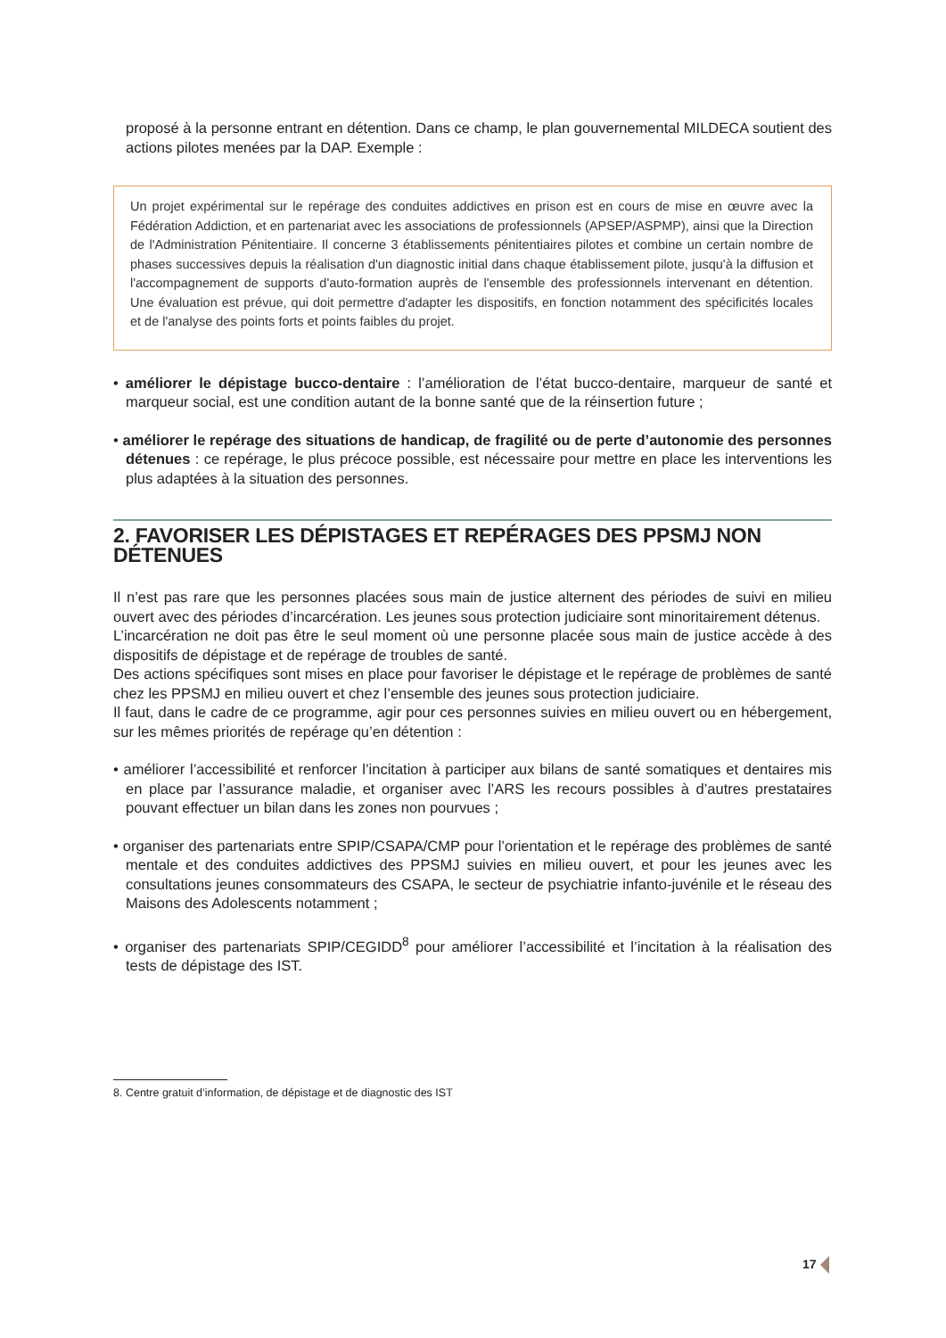proposé à la personne entrant en détention. Dans ce champ, le plan gouvernemental MILDECA soutient des actions pilotes menées par la DAP. Exemple :
Un projet expérimental sur le repérage des conduites addictives en prison est en cours de mise en œuvre avec la Fédération Addiction, et en partenariat avec les associations de professionnels (APSEP/ASPMP), ainsi que la Direction de l'Administration Pénitentiaire. Il concerne 3 établissements pénitentiaires pilotes et combine un certain nombre de phases successives depuis la réalisation d'un diagnostic initial dans chaque établissement pilote, jusqu'à la diffusion et l'accompagnement de supports d'auto-formation auprès de l'ensemble des professionnels intervenant en détention. Une évaluation est prévue, qui doit permettre d'adapter les dispositifs, en fonction notamment des spécificités locales et de l'analyse des points forts et points faibles du projet.
• améliorer le dépistage bucco-dentaire : l’amélioration de l’état bucco-dentaire, marqueur de santé et marqueur social, est une condition autant de la bonne santé que de la réinsertion future ;
• améliorer le repérage des situations de handicap, de fragilité ou de perte d’autonomie des personnes détenues : ce repérage, le plus précoce possible, est nécessaire pour mettre en place les interventions les plus adaptées à la situation des personnes.
2. FAVORISER LES DÉPISTAGES ET REPÉRAGES DES PPSMJ NON DÉTENUES
Il n’est pas rare que les personnes placées sous main de justice alternent des périodes de suivi en milieu ouvert avec des périodes d’incarcération. Les jeunes sous protection judiciaire sont minoritairement détenus.
L’incarcération ne doit pas être le seul moment où une personne placée sous main de justice accède à des dispositifs de dépistage et de repérage de troubles de santé.
Des actions spécifiques sont mises en place pour favoriser le dépistage et le repérage de problèmes de santé chez les PPSMJ en milieu ouvert et chez l’ensemble des jeunes sous protection judiciaire.
Il faut, dans le cadre de ce programme, agir pour ces personnes suivies en milieu ouvert ou en hébergement, sur les mêmes priorités de repérage qu’en détention :
• améliorer l’accessibilité et renforcer l’incitation à participer aux bilans de santé somatiques et dentaires mis en place par l’assurance maladie, et organiser avec l’ARS les recours possibles à d’autres prestataires pouvant effectuer un bilan dans les zones non pourvues ;
• organiser des partenariats entre SPIP/CSAPA/CMP pour l’orientation et le repérage des problèmes de santé mentale et des conduites addictives des PPSMJ suivies en milieu ouvert, et pour les jeunes avec les consultations jeunes consommateurs des CSAPA, le secteur de psychiatrie infanto-juvénile et le réseau des Maisons des Adolescents notamment ;
• organiser des partenariats SPIP/CEGIDD<sup>8</sup> pour améliorer l’accessibilité et l’incitation à la réalisation des tests de dépistage des IST.
8. Centre gratuit d’information, de dépistage et de diagnostic des IST
17